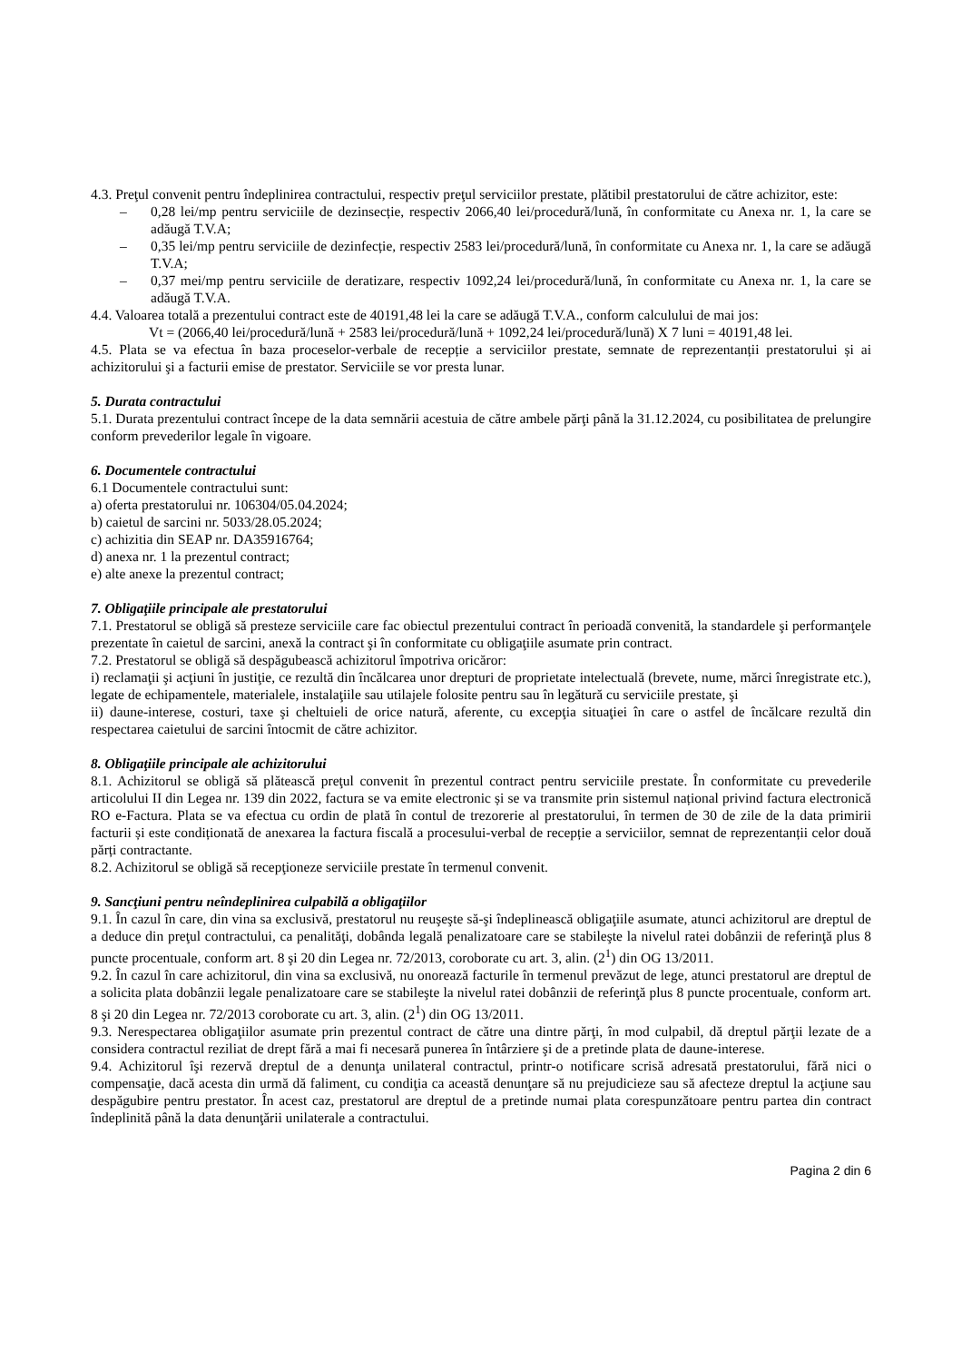4.3. Preţul convenit pentru îndeplinirea contractului, respectiv preţul serviciilor prestate, plătibil prestatorului de către achizitor, este:
– 0,28 lei/mp pentru serviciile de dezinsecție, respectiv 2066,40 lei/procedură/lună, în conformitate cu Anexa nr. 1, la care se adăugă T.V.A;
– 0,35 lei/mp pentru serviciile de dezinfecție, respectiv 2583 lei/procedură/lună, în conformitate cu Anexa nr. 1, la care se adăugă T.V.A;
– 0,37 mei/mp pentru serviciile de deratizare, respectiv 1092,24 lei/procedură/lună, în conformitate cu Anexa nr. 1, la care se adăugă T.V.A.
4.4. Valoarea totală a prezentului contract este de 40191,48 lei la care se adăugă T.V.A., conform calculului de mai jos:
Vt = (2066,40 lei/procedură/lună + 2583 lei/procedură/lună + 1092,24 lei/procedură/lună) X 7 luni = 40191,48 lei.
4.5. Plata se va efectua în baza proceselor-verbale de recepție a serviciilor prestate, semnate de reprezentanții prestatorului și ai achizitorului şi a facturii emise de prestator. Serviciile se vor presta lunar.
5. Durata contractului
5.1. Durata prezentului contract începe de la data semnării acestuia de către ambele părţi până la 31.12.2024, cu posibilitatea de prelungire conform prevederilor legale în vigoare.
6. Documentele contractului
6.1 Documentele contractului sunt:
a) oferta prestatorului nr. 106304/05.04.2024;
b) caietul de sarcini nr. 5033/28.05.2024;
c) achizitia din SEAP nr. DA35916764;
d) anexa nr. 1 la prezentul contract;
e) alte anexe la prezentul contract;
7. Obligaţiile principale ale prestatorului
7.1. Prestatorul se obligă să presteze serviciile care fac obiectul prezentului contract în perioadă convenită, la standardele şi performanţele prezentate în caietul de sarcini, anexă la contract şi în conformitate cu obligaţiile asumate prin contract.
7.2. Prestatorul se obligă să despăgubească achizitorul împotriva oricăror:
i) reclamaţii şi acţiuni în justiţie, ce rezultă din încălcarea unor drepturi de proprietate intelectuală (brevete, nume, mărci înregistrate etc.), legate de echipamentele, materialele, instalaţiile sau utilajele folosite pentru sau în legătură cu serviciile prestate, şi
ii) daune-interese, costuri, taxe şi cheltuieli de orice natură, aferente, cu excepţia situaţiei în care o astfel de încălcare rezultă din respectarea caietului de sarcini întocmit de către achizitor.
8. Obligaţiile principale ale achizitorului
8.1. Achizitorul se obligă să plătească preţul convenit în prezentul contract pentru serviciile prestate. În conformitate cu prevederile articolului II din Legea nr. 139 din 2022, factura se va emite electronic și se va transmite prin sistemul național privind factura electronică RO e-Factura. Plata se va efectua cu ordin de plată în contul de trezorerie al prestatorului, în termen de 30 de zile de la data primirii facturii și este condiționată de anexarea la factura fiscală a procesului-verbal de recepție a serviciilor, semnat de reprezentanții celor două părți contractante.
8.2. Achizitorul se obligă să recepţioneze serviciile prestate în termenul convenit.
9. Sancţiuni pentru neîndeplinirea culpabilă a obligaţiilor
9.1. În cazul în care, din vina sa exclusivă, prestatorul nu reuşeşte să-şi îndeplinească obligaţiile asumate, atunci achizitorul are dreptul de a deduce din preţul contractului, ca penalităţi, dobânda legală penalizatoare care se stabileşte la nivelul ratei dobânzii de referinţă plus 8 puncte procentuale, conform art. 8 şi 20 din Legea nr. 72/2013, coroborate cu art. 3, alin. (2<sup>1</sup>) din OG 13/2011.
9.2. În cazul în care achizitorul, din vina sa exclusivă, nu onorează facturile în termenul prevăzut de lege, atunci prestatorul are dreptul de a solicita plata dobânzii legale penalizatoare care se stabileşte la nivelul ratei dobânzii de referinţă plus 8 puncte procentuale, conform art. 8 şi 20 din Legea nr. 72/2013 coroborate cu art. 3, alin. (2<sup>1</sup>) din OG 13/2011.
9.3. Nerespectarea obligaţiilor asumate prin prezentul contract de către una dintre părţi, în mod culpabil, dă dreptul părţii lezate de a considera contractul reziliat de drept fără a mai fi necesară punerea în întârziere şi de a pretinde plata de daune-interese.
9.4. Achizitorul îşi rezervă dreptul de a denunţa unilateral contractul, printr-o notificare scrisă adresată prestatorului, fără nici o compensaţie, dacă acesta din urmă dă faliment, cu condiţia ca această denunţare să nu prejudicieze sau să afecteze dreptul la acţiune sau despăgubire pentru prestator. În acest caz, prestatorul are dreptul de a pretinde numai plata corespunzătoare pentru partea din contract îndeplinită până la data denunţării unilaterale a contractului.
Pagina 2 din 6